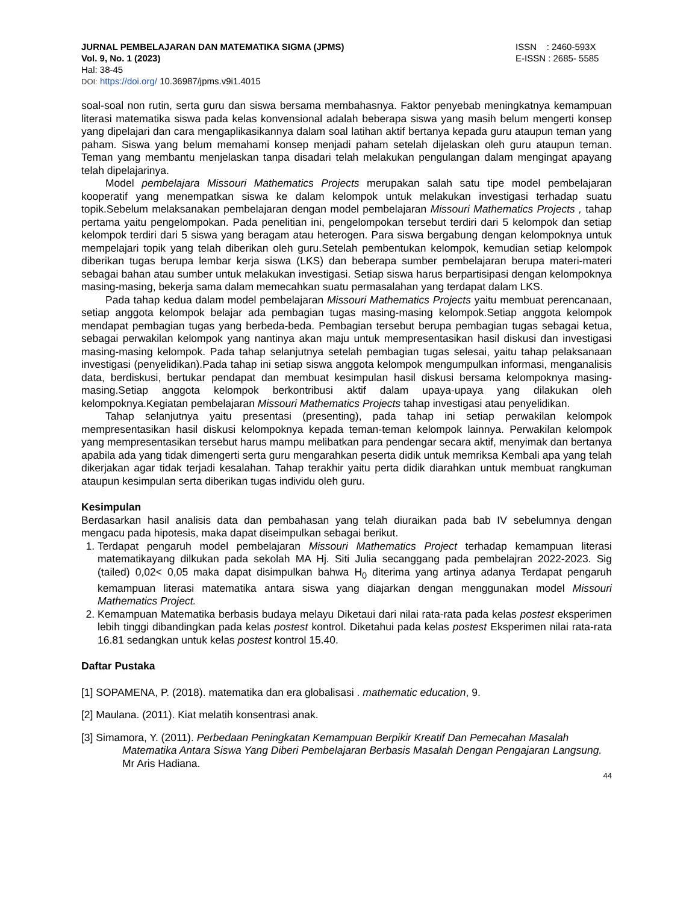JURNAL PEMBELAJARAN DAN MATEMATIKA SIGMA (JPMS)
Vol. 9, No. 1 (2023)
Hal: 38-45
DOI: https://doi.org/ 10.36987/jpms.v9i1.4015
ISSN : 2460-593X
E-ISSN : 2685- 5585
soal-soal non rutin, serta guru dan siswa bersama membahasnya. Faktor penyebab meningkatnya kemampuan literasi matematika siswa pada kelas konvensional adalah beberapa siswa yang masih belum mengerti konsep yang dipelajari dan cara mengaplikasikannya dalam soal latihan aktif bertanya kepada guru ataupun teman yang paham. Siswa yang belum memahami konsep menjadi paham setelah dijelaskan oleh guru ataupun teman. Teman yang membantu menjelaskan tanpa disadari telah melakukan pengulangan dalam mengingat apayang telah dipelajarinya.
Model pembelajara Missouri Mathematics Projects merupakan salah satu tipe model pembelajaran kooperatif yang menempatkan siswa ke dalam kelompok untuk melakukan investigasi terhadap suatu topik.Sebelum melaksanakan pembelajaran dengan model pembelajaran Missouri Mathematics Projects , tahap pertama yaitu pengelompokan. Pada penelitian ini, pengelompokan tersebut terdiri dari 5 kelompok dan setiap kelompok terdiri dari 5 siswa yang beragam atau heterogen. Para siswa bergabung dengan kelompoknya untuk mempelajari topik yang telah diberikan oleh guru.Setelah pembentukan kelompok, kemudian setiap kelompok diberikan tugas berupa lembar kerja siswa (LKS) dan beberapa sumber pembelajaran berupa materi-materi sebagai bahan atau sumber untuk melakukan investigasi. Setiap siswa harus berpartisipasi dengan kelompoknya masing-masing, bekerja sama dalam memecahkan suatu permasalahan yang terdapat dalam LKS.
Pada tahap kedua dalam model pembelajaran Missouri Mathematics Projects yaitu membuat perencanaan, setiap anggota kelompok belajar ada pembagian tugas masing-masing kelompok.Setiap anggota kelompok mendapat pembagian tugas yang berbeda-beda. Pembagian tersebut berupa pembagian tugas sebagai ketua, sebagai perwakilan kelompok yang nantinya akan maju untuk mempresentasikan hasil diskusi dan investigasi masing-masing kelompok. Pada tahap selanjutnya setelah pembagian tugas selesai, yaitu tahap pelaksanaan investigasi (penyelidikan).Pada tahap ini setiap siswa anggota kelompok mengumpulkan informasi, menganalisis data, berdiskusi, bertukar pendapat dan membuat kesimpulan hasil diskusi bersama kelompoknya masing-masing.Setiap anggota kelompok berkontribusi aktif dalam upaya-upaya yang dilakukan oleh kelompoknya.Kegiatan pembelajaran Missouri Mathematics Projects tahap investigasi atau penyelidikan.
Tahap selanjutnya yaitu presentasi (presenting), pada tahap ini setiap perwakilan kelompok mempresentasikan hasil diskusi kelompoknya kepada teman-teman kelompok lainnya. Perwakilan kelompok yang mempresentasikan tersebut harus mampu melibatkan para pendengar secara aktif, menyimak dan bertanya apabila ada yang tidak dimengerti serta guru mengarahkan peserta didik untuk memriksa Kembali apa yang telah dikerjakan agar tidak terjadi kesalahan. Tahap terakhir yaitu perta didik diarahkan untuk membuat rangkuman ataupun kesimpulan serta diberikan tugas individu oleh guru.
Kesimpulan
Berdasarkan hasil analisis data dan pembahasan yang telah diuraikan pada bab IV sebelumnya dengan mengacu pada hipotesis, maka dapat diseimpulkan sebagai berikut.
1. Terdapat pengaruh model pembelajaran Missouri Mathematics Project terhadap kemampuan literasi matematikayang dilkukan pada sekolah MA Hj. Siti Julia secanggang pada pembelajran 2022-2023. Sig (tailed) 0,02< 0,05 maka dapat disimpulkan bahwa H<sub>0</sub> diterima yang artinya adanya Terdapat pengaruh kemampuan literasi matematika antara siswa yang diajarkan dengan menggunakan model Missouri Mathematics Project.
2. Kemampuan Matematika berbasis budaya melayu Diketaui dari nilai rata-rata pada kelas postest eksperimen lebih tinggi dibandingkan pada kelas postest kontrol. Diketahui pada kelas postest Eksperimen nilai rata-rata 16.81 sedangkan untuk kelas postest kontrol 15.40.
Daftar Pustaka
[1] SOPAMENA, P. (2018). matematika dan era globalisasi . mathematic education, 9.
[2] Maulana. (2011). Kiat melatih konsentrasi anak.
[3] Simamora, Y. (2011). Perbedaan Peningkatan Kemampuan Berpikir Kreatif Dan Pemecahan Masalah Matematika Antara Siswa Yang Diberi Pembelajaran Berbasis Masalah Dengan Pengajaran Langsung. Mr Aris Hadiana.
44